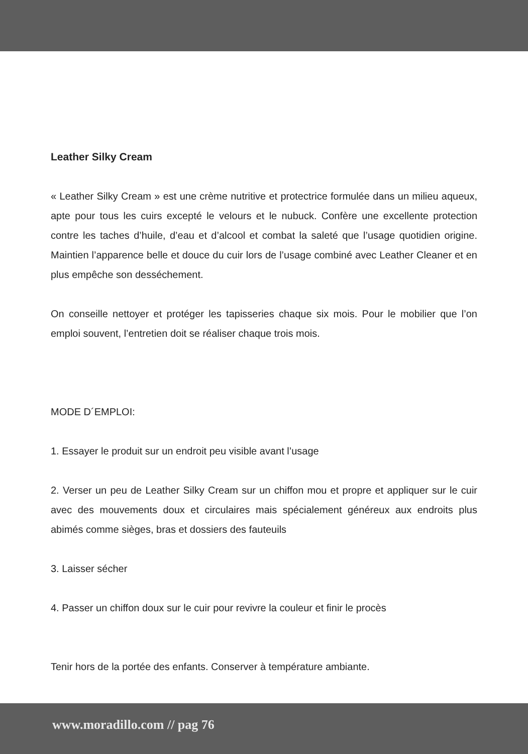Leather Silky Cream
« Leather Silky Cream » est une crème nutritive et protectrice formulée dans un milieu aqueux, apte pour tous les cuirs excepté le velours et le nubuck. Confère une excellente protection contre les taches d’huile, d’eau et d’alcool et combat la saleté que l’usage quotidien origine. Maintien l’apparence belle et douce du cuir lors de l’usage combiné avec Leather Cleaner et en plus empêche son desséchement.
On conseille nettoyer et protéger les tapisseries chaque six mois. Pour le mobilier que l’on emploi souvent, l’entretien doit se réaliser chaque trois mois.
MODE D´EMPLOI:
1. Essayer le produit sur un endroit peu visible avant l’usage
2. Verser un peu de Leather Silky Cream sur un chiffon mou et propre et appliquer sur le cuir avec des mouvements doux et circulaires mais spécialement généreux aux endroits plus abimés comme sièges, bras et dossiers des fauteuils
3. Laisser sécher
4. Passer un chiffon doux sur le cuir pour revivre la couleur et finir le procès
Tenir hors de la portée des enfants. Conserver à température ambiante.
www.moradillo.com // pag 76